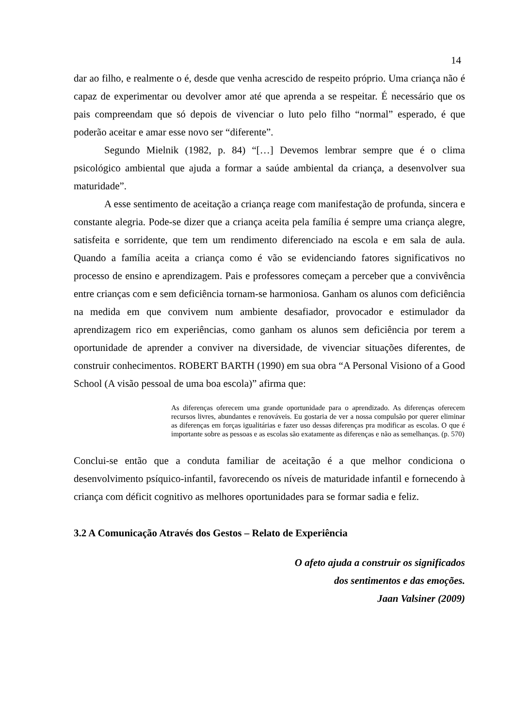14
dar ao filho, e realmente o é, desde que venha acrescido de respeito próprio. Uma criança não é capaz de experimentar ou devolver amor até que aprenda a se respeitar. É necessário que os pais compreendam que só depois de vivenciar o luto pelo filho “normal” esperado, é que poderão aceitar e amar esse novo ser “diferente”.
Segundo Mielnik (1982, p. 84) “[…] Devemos lembrar sempre que é o clima psicológico ambiental que ajuda a formar a saúde ambiental da criança, a desenvolver sua maturidade”.
A esse sentimento de aceitação a criança reage com manifestação de profunda, sincera e constante alegria. Pode-se dizer que a criança aceita pela família é sempre uma criança alegre, satisfeita e sorridente, que tem um rendimento diferenciado na escola e em sala de aula. Quando a família aceita a criança como é vão se evidenciando fatores significativos no processo de ensino e aprendizagem. Pais e professores começam a perceber que a convivência entre crianças com e sem deficiência tornam-se harmoniosa. Ganham os alunos com deficiência na medida em que convivem num ambiente desafiador, provocador e estimulador da aprendizagem rico em experiências, como ganham os alunos sem deficiência por terem a oportunidade de aprender a conviver na diversidade, de vivenciar situações diferentes, de construir conhecimentos. ROBERT BARTH (1990) em sua obra “A Personal Visiono of a Good School (A visão pessoal de uma boa escola)” afirma que:
As diferenças oferecem uma grande oportunidade para o aprendizado. As diferenças oferecem recursos livres, abundantes e renováveis. Eu gostaria de ver a nossa compulsão por querer eliminar as diferenças em forças igualitárias e fazer uso dessas diferenças pra modificar as escolas. O que é importante sobre as pessoas e as escolas são exatamente as diferenças e não as semelhanças. (p. 570)
Conclui-se então que a conduta familiar de aceitação é a que melhor condiciona o desenvolvimento psíquico-infantil, favorecendo os níveis de maturidade infantil e fornecendo à criança com déficit cognitivo as melhores oportunidades para se formar sadia e feliz.
3.2 A Comunicação Através dos Gestos – Relato de Experiência
O afeto ajuda a construir os significados
dos sentimentos e das emoções.
Jaan Valsiner (2009)